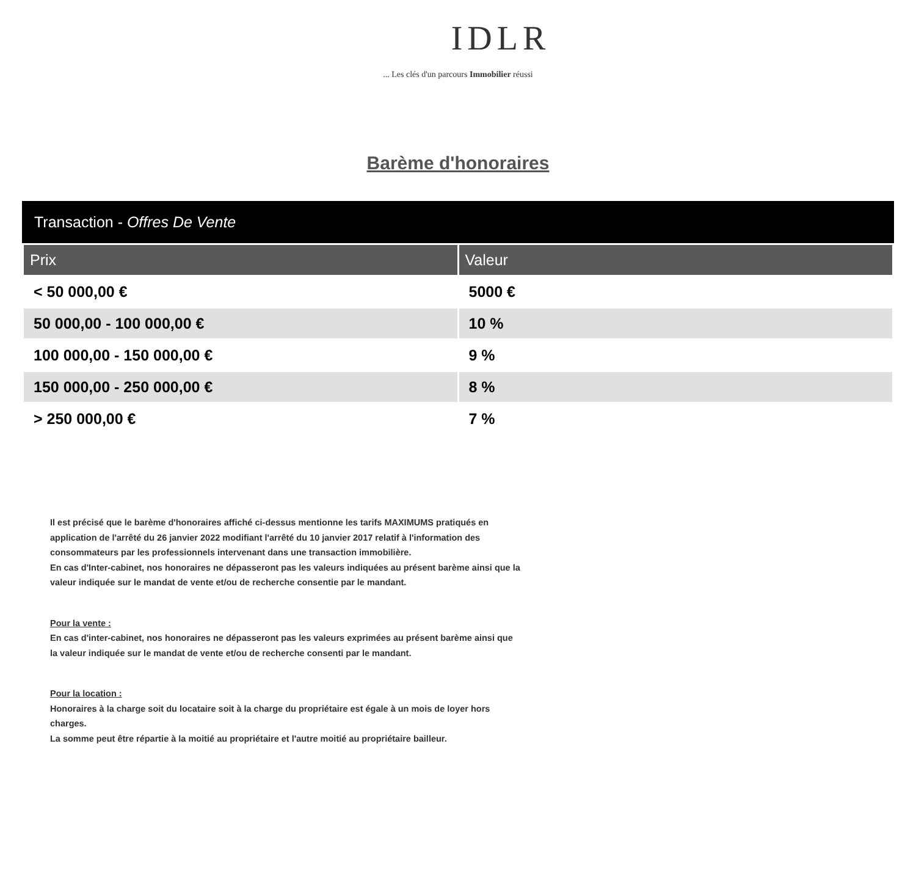IDLR
... Les clés d'un parcours Immobilier réussi
Barème d'honoraires
Transaction - Offres De Vente
| Prix | Valeur |
| --- | --- |
| < 50 000,00 € | 5000 € |
| 50 000,00 - 100 000,00 € | 10 % |
| 100 000,00 - 150 000,00 € | 9 % |
| 150 000,00 - 250 000,00 € | 8 % |
| > 250 000,00 € | 7 % |
Il est précisé que le barème d'honoraires affiché ci-dessus mentionne les tarifs MAXIMUMS pratiqués en application de l'arrêté du 26 janvier 2022 modifiant l'arrêté du 10 janvier 2017 relatif à l'information des consommateurs par les professionnels intervenant dans une transaction immobilière.
En cas d'Inter-cabinet, nos honoraires ne dépasseront pas les valeurs indiquées au présent barème ainsi que la valeur indiquée sur le mandat de vente et/ou de recherche consentie par le mandant.
Pour la vente :
En cas d'inter-cabinet, nos honoraires ne dépasseront pas les valeurs exprimées au présent barème ainsi que la valeur indiquée sur le mandat de vente et/ou de recherche consenti par le mandant.
Pour la location :
Honoraires à la charge soit du locataire soit à la charge du propriétaire est égale à un mois de loyer hors charges.
La somme peut être répartie à la moitié au propriétaire et l'autre moitié au propriétaire bailleur.